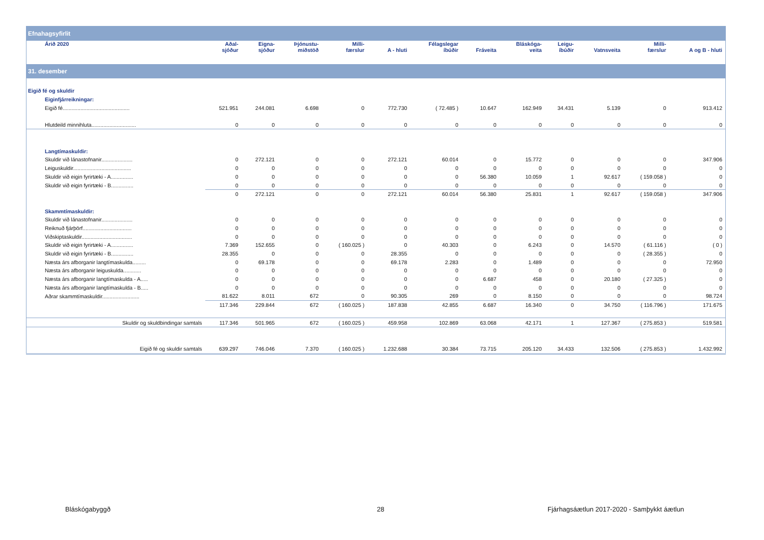| Efnahagsyfirlit | | | | | | | | | | | | |
| Árið 2020 | Aðal- sjóður | Eigna- sjóður | Þjónustu- miðstöð | Milli- færslur | A - hluti | Félagslegar íbúðir | Fráveita | Bláskóga- veita | Leigu- íbúðir | Vatnsveita | Milli- færslur | A og B - hluti |
| 31. desember | | | | | | | | | | | | |
| Eigið fé og skuldir | | | | | | | | | | | | |
| Eiginfjárreikningar: | | | | | | | | | | | | |
| Eigið fé............................................. | 521.951 | 244.081 | 6.698 | 0 | 772.730 | ( 72.485 ) | 10.647 | 162.949 | 34.431 | 5.139 | 0 | 913.412 |
| Hlutdeild minnihluta.............................. | 0 | 0 | 0 | 0 | 0 | 0 | 0 | 0 | 0 | 0 | 0 | 0 |
| Langtímaskuldir: | | | | | | | | | | | | |
| Skuldir við lánastofnanir..................... | 0 | 272.121 | 0 | 0 | 272.121 | 60.014 | 0 | 15.772 | 0 | 0 | 0 | 347.906 |
| Leiguskuldir....................................... | 0 | 0 | 0 | 0 | 0 | 0 | 0 | 0 | 0 | 0 | 0 | 0 |
| Skuldir við eigin fyrirtæki - A............... | 0 | 0 | 0 | 0 | 0 | 0 | 56.380 | 10.059 | 1 | 92.617 | ( 159.058 ) | 0 |
| Skuldir við eigin fyrirtæki - B............... | 0 | 0 | 0 | 0 | 0 | 0 | 0 | 0 | 0 | 0 | 0 | 0 |
| | 0 | 272.121 | 0 | 0 | 272.121 | 60.014 | 56.380 | 25.831 | 1 | 92.617 | ( 159.058 ) | 347.906 |
| Skammtímaskuldir: | | | | | | | | | | | | |
| Skuldir við lánastofnanir..................... | 0 | 0 | 0 | 0 | 0 | 0 | 0 | 0 | 0 | 0 | 0 | 0 |
| Reiknuð fjárþörf................................. | 0 | 0 | 0 | 0 | 0 | 0 | 0 | 0 | 0 | 0 | 0 | 0 |
| Viðskiptaskuldir.................................. | 0 | 0 | 0 | 0 | 0 | 0 | 0 | 0 | 0 | 0 | 0 | 0 |
| Skuldir við eigin fyrirtæki - A............... | 7.369 | 152.655 | 0 | ( 160.025 ) | 0 | 40.303 | 0 | 6.243 | 0 | 14.570 | ( 61.116 ) | ( 0 ) |
| Skuldir við eigin fyrirtæki - B............... | 28.355 | 0 | 0 | 0 | 28.355 | 0 | 0 | 0 | 0 | 0 | ( 28.355 ) | 0 |
| Næsta árs afborganir langtímaskulda......... | 0 | 69.178 | 0 | 0 | 69.178 | 2.283 | 0 | 1.489 | 0 | 0 | 0 | 72.950 |
| Næsta árs afborganir leiguskulda............ | 0 | 0 | 0 | 0 | 0 | 0 | 0 | 0 | 0 | 0 | 0 | 0 |
| Næsta árs afborganir langtímaskulda - A..... | 0 | 0 | 0 | 0 | 0 | 0 | 6.687 | 458 | 0 | 20.180 | ( 27.325 ) | 0 |
| Næsta árs afborganir langtímaskulda - B..... | 0 | 0 | 0 | 0 | 0 | 0 | 0 | 0 | 0 | 0 | 0 | 0 |
| Aðrar skammtímaskuldir......................... | 81.622 | 8.011 | 672 | 0 | 90.305 | 269 | 0 | 8.150 | 0 | 0 | 0 | 98.724 |
| | 117.346 | 229.844 | 672 | ( 160.025 ) | 187.838 | 42.855 | 6.687 | 16.340 | 0 | 34.750 | ( 116.796 ) | 171.675 |
| Skuldir og skuldbindingar samtals | 117.346 | 501.965 | 672 | ( 160.025 ) | 459.958 | 102.869 | 63.068 | 42.171 | 1 | 127.367 | ( 275.853 ) | 519.581 |
| Eigið fé og skuldir samtals | 639.297 | 746.046 | 7.370 | ( 160.025 ) | 1.232.688 | 30.384 | 73.715 | 205.120 | 34.433 | 132.506 | ( 275.853 ) | 1.432.992 |
Bláskógabyggð 28
Fjárhagsáætlun 2017-2020 - Samþykkt áætlun